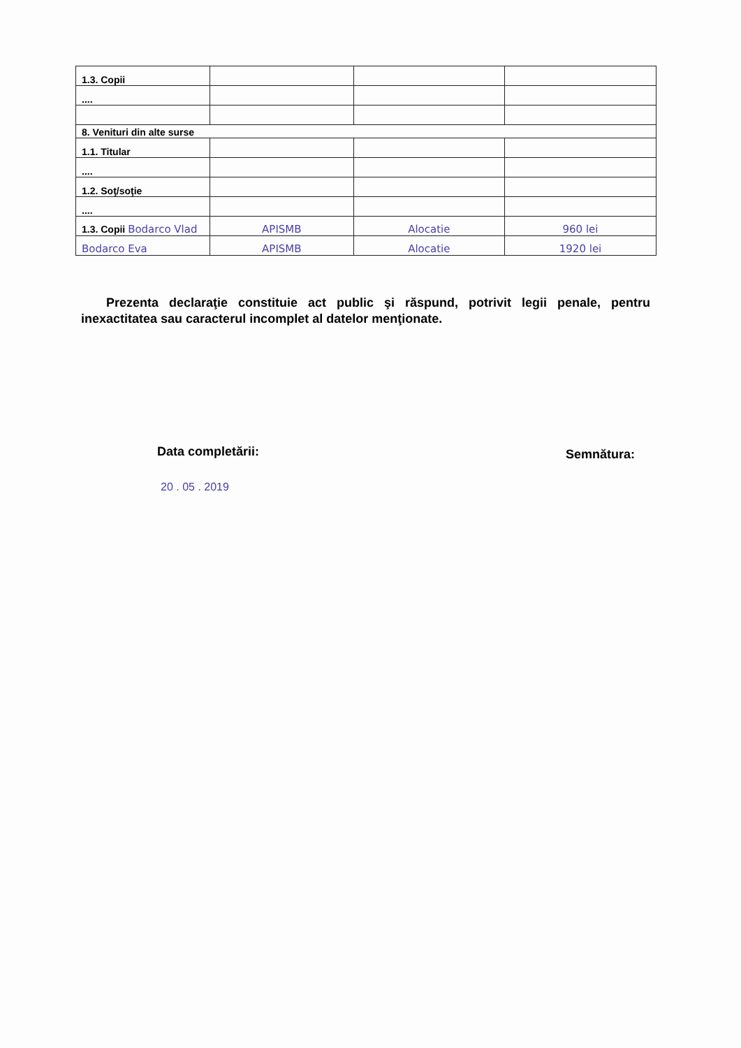| 1.3. Copii | | | |
| .... | | | |
| 8. Venituri din alte surse | | | |
| 1.1. Titular | | | |
| .... | | | |
| 1.2. Soţ/soţie | | | |
| .... | | | |
| 1.3. Copii Bodarco Vlad | APISMB | Alocatie | 960 lei |
| Bodarco Eva | APISMB | Alocatie | 1920 lei |
Prezenta declaraţie constituie act public şi răspund, potrivit legii penale, pentru inexactitatea sau caracterul incomplet al datelor menţionate.
Data completării: Semnătura:
20 . 05 . 2019